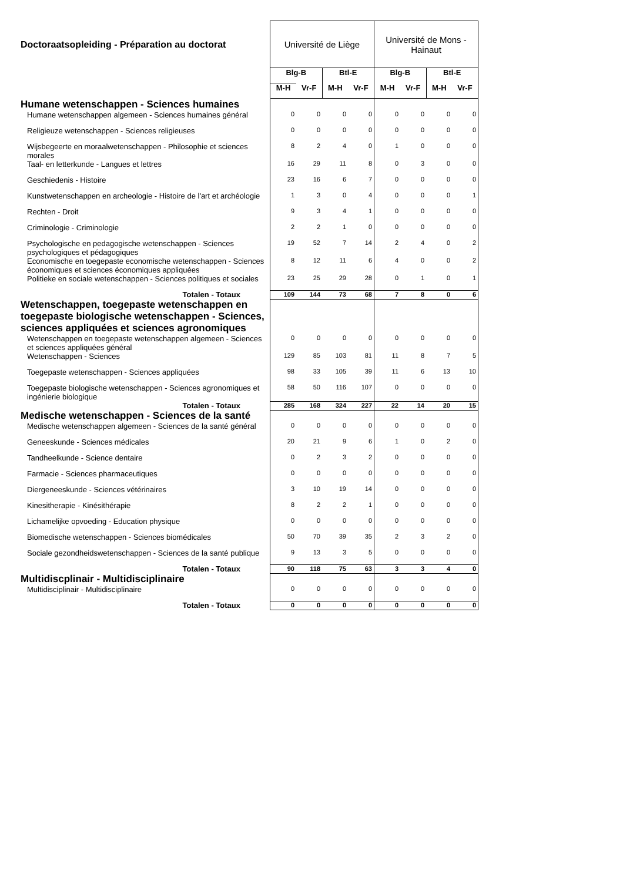| Doctoraatsopleiding - Préparation au doctorat | Université de Liège | | | | Université de Mons - Hainaut | | | |
| | Blg-B | | Btl-E | | Blg-B | | Btl-E | |
| | M-H | Vr-F | M-H | Vr-F | M-H | Vr-F | M-H | Vr-F |
| Humane wetenschappen - Sciences humaines | | | | | | | | |
| Humane wetenschappen algemeen - Sciences humaines général | 0 | 0 | 0 | 0 | 0 | 0 | 0 | 0 |
| Religieuze wetenschappen - Sciences religieuses | 0 | 0 | 0 | 0 | 0 | 0 | 0 | 0 |
| Wijsbegeerte en moraalwetenschappen - Philosophie et sciences morales | 8 | 2 | 4 | 0 | 1 | 0 | 0 | 0 |
| Taal- en letterkunde - Langues et lettres | 16 | 29 | 11 | 8 | 0 | 3 | 0 | 0 |
| Geschiedenis - Histoire | 23 | 16 | 6 | 7 | 0 | 0 | 0 | 0 |
| Kunstwetenschappen en archeologie - Histoire de l'art et archéologie | 1 | 3 | 0 | 4 | 0 | 0 | 0 | 1 |
| Rechten - Droit | 9 | 3 | 4 | 1 | 0 | 0 | 0 | 0 |
| Criminologie - Criminologie | 2 | 2 | 1 | 0 | 0 | 0 | 0 | 0 |
| Psychologische en pedagogische wetenschappen - Sciences psychologiques et pédagogiques | 19 | 52 | 7 | 14 | 2 | 4 | 0 | 2 |
| Economische en toegepaste economische wetenschappen - Sciences économiques et sciences économiques appliquées | 8 | 12 | 11 | 6 | 4 | 0 | 0 | 2 |
| Politieke en sociale wetenschappen - Sciences politiques et sociales | 23 | 25 | 29 | 28 | 0 | 1 | 0 | 1 |
| Totalen - Totaux | 109 | 144 | 73 | 68 | 7 | 8 | 0 | 6 |
| Wetenschappen, toegepaste wetenschappen en toegepaste biologische wetenschappen - Sciences, sciences appliquées et sciences agronomiques | | | | | | | | |
| Wetenschappen en toegepaste wetenschappen algemeen - Sciences et sciences appliquées général | 0 | 0 | 0 | 0 | 0 | 0 | 0 | 0 |
| Wetenschappen - Sciences | 129 | 85 | 103 | 81 | 11 | 8 | 7 | 5 |
| Toegepaste wetenschappen - Sciences appliquées | 98 | 33 | 105 | 39 | 11 | 6 | 13 | 10 |
| Toegepaste biologische wetenschappen - Sciences agronomiques et ingénierie biologique | 58 | 50 | 116 | 107 | 0 | 0 | 0 | 0 |
| Totalen - Totaux | 285 | 168 | 324 | 227 | 22 | 14 | 20 | 15 |
| Medische wetenschappen - Sciences de la santé | | | | | | | | |
| Medische wetenschappen algemeen - Sciences de la santé général | 0 | 0 | 0 | 0 | 0 | 0 | 0 | 0 |
| Geneeskunde - Sciences médicales | 20 | 21 | 9 | 6 | 1 | 0 | 2 | 0 |
| Tandheelkunde - Science dentaire | 0 | 2 | 3 | 2 | 0 | 0 | 0 | 0 |
| Farmacie - Sciences pharmaceutiques | 0 | 0 | 0 | 0 | 0 | 0 | 0 | 0 |
| Diergeneeskunde - Sciences vétérinaires | 3 | 10 | 19 | 14 | 0 | 0 | 0 | 0 |
| Kinesitherapie - Kinésithérapie | 8 | 2 | 2 | 1 | 0 | 0 | 0 | 0 |
| Lichamelijke opvoeding - Education physique | 0 | 0 | 0 | 0 | 0 | 0 | 0 | 0 |
| Biomedische wetenschappen - Sciences biomédicales | 50 | 70 | 39 | 35 | 2 | 3 | 2 | 0 |
| Sociale gezondheidswetenschappen - Sciences de la santé publique | 9 | 13 | 3 | 5 | 0 | 0 | 0 | 0 |
| Totalen - Totaux | 90 | 118 | 75 | 63 | 3 | 3 | 4 | 0 |
| Multidiscplinair - Multidisciplinaire | | | | | | | | |
| Multidisciplinair - Multidisciplinaire | 0 | 0 | 0 | 0 | 0 | 0 | 0 | 0 |
| Totalen - Totaux | 0 | 0 | 0 | 0 | 0 | 0 | 0 | 0 |